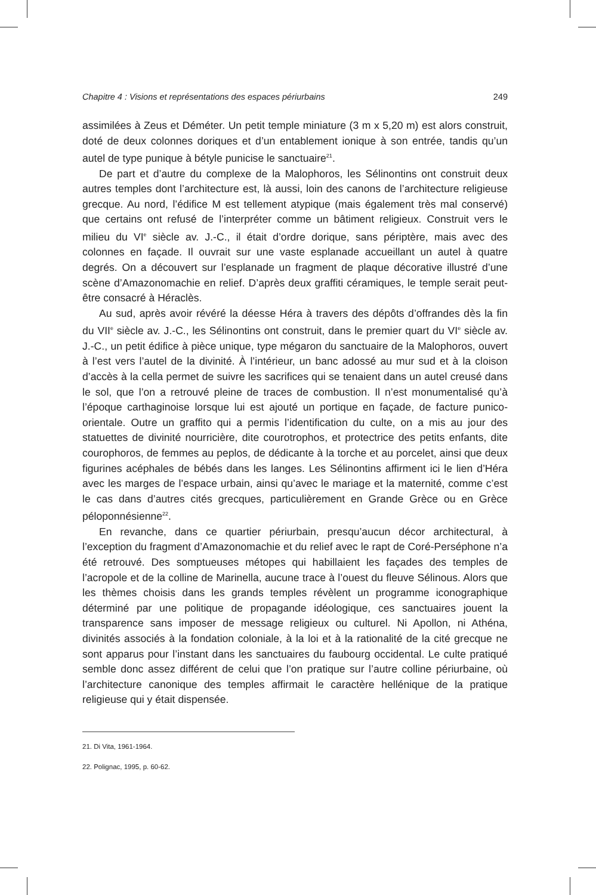Chapitre 4 : Visions et représentations des espaces périurbains 249
assimilées à Zeus et Déméter. Un petit temple miniature (3 m x 5,20 m) est alors construit, doté de deux colonnes doriques et d’un entablement ionique à son entrée, tandis qu’un autel de type punique à bétyle punicise le sanctuaire<sup>21</sup>.
De part et d’autre du complexe de la Malophoros, les Sélinontins ont construit deux autres temples dont l’architecture est, là aussi, loin des canons de l’architecture religieuse grecque. Au nord, l’édifice M est tellement atypique (mais également très mal conservé) que certains ont refusé de l’interpréter comme un bâtiment religieux. Construit vers le milieu du VI<sup>e</sup> siècle av. J.-C., il était d’ordre dorique, sans périptère, mais avec des colonnes en façade. Il ouvrait sur une vaste esplanade accueillant un autel à quatre degrés. On a découvert sur l’esplanade un fragment de plaque décorative illustré d’une scène d’Amazonomachie en relief. D’après deux graffiti céramiques, le temple serait peut-être consacré à Héraclès.
Au sud, après avoir révéré la déesse Héra à travers des dépôts d’offrandes dès la fin du VII<sup>e</sup> siècle av. J.-C., les Sélinontins ont construit, dans le premier quart du VI<sup>e</sup> siècle av. J.-C., un petit édifice à pièce unique, type mégaron du sanctuaire de la Malophoros, ouvert à l’est vers l’autel de la divinité. À l’intérieur, un banc adossé au mur sud et à la cloison d’accès à la cella permet de suivre les sacrifices qui se tenaient dans un autel creusé dans le sol, que l’on a retrouvé pleine de traces de combustion. Il n’est monumentalisé qu’à l’époque carthaginoise lorsque lui est ajouté un portique en façade, de facture punico-orientale. Outre un graffito qui a permis l’identification du culte, on a mis au jour des statuettes de divinité nourricière, dite courotrophos, et protectrice des petits enfants, dite courophoros, de femmes au peplos, de dédicante à la torche et au porcelet, ainsi que deux figurines acéphales de bébés dans les langes. Les Sélinontins affirment ici le lien d’Héra avec les marges de l’espace urbain, ainsi qu’avec le mariage et la maternité, comme c’est le cas dans d’autres cités grecques, particulièrement en Grande Grèce ou en Grèce péloponnésienne<sup>22</sup>.
En revanche, dans ce quartier périurbain, presqu’aucun décor architectural, à l’exception du fragment d’Amazonomachie et du relief avec le rapt de Coré-Perséphone n’a été retrouvé. Des somptueuses métopes qui habillaient les façades des temples de l’acropole et de la colline de Marinella, aucune trace à l’ouest du fleuve Sélinous. Alors que les thèmes choisis dans les grands temples révèlent un programme iconographique déterminé par une politique de propagande idéologique, ces sanctuaires jouent la transparence sans imposer de message religieux ou culturel. Ni Apollon, ni Athéna, divinités associés à la fondation coloniale, à la loi et à la rationalité de la cité grecque ne sont apparus pour l’instant dans les sanctuaires du faubourg occidental. Le culte pratiqué semble donc assez différent de celui que l’on pratique sur l’autre colline périurbaine, où l’architecture canonique des temples affirmait le caractère hellénique de la pratique religieuse qui y était dispensée.
21. Di Vita, 1961-1964.
22. Polignac, 1995, p. 60-62.